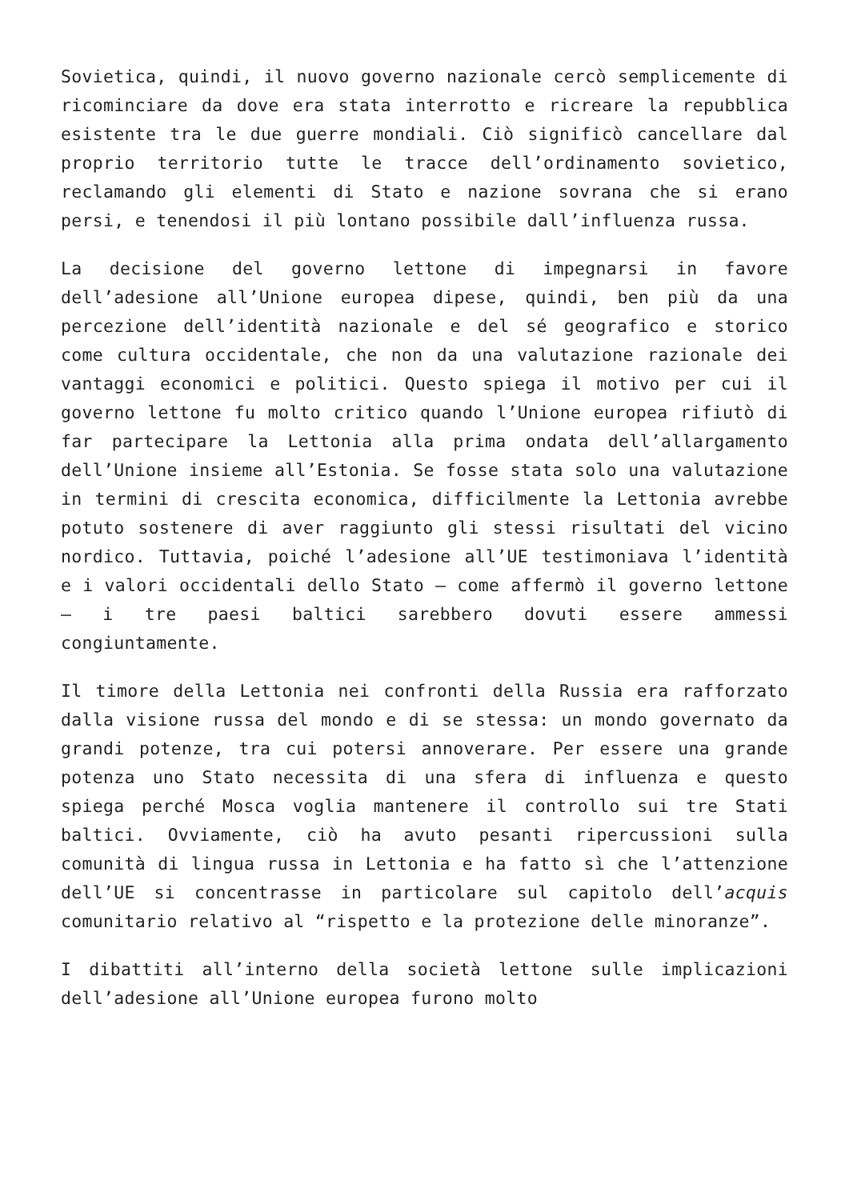Sovietica, quindi, il nuovo governo nazionale cercò semplicemente di ricominciare da dove era stata interrotto e ricreare la repubblica esistente tra le due guerre mondiali. Ciò significò cancellare dal proprio territorio tutte le tracce dell’ordinamento sovietico, reclamando gli elementi di Stato e nazione sovrana che si erano persi, e tenendosi il più lontano possibile dall’influenza russa.
La decisione del governo lettone di impegnarsi in favore dell’adesione all’Unione europea dipese, quindi, ben più da una percezione dell’identità nazionale e del sé geografico e storico come cultura occidentale, che non da una valutazione razionale dei vantaggi economici e politici. Questo spiega il motivo per cui il governo lettone fu molto critico quando l’Unione europea rifiutò di far partecipare la Lettonia alla prima ondata dell’allargamento dell’Unione insieme all’Estonia. Se fosse stata solo una valutazione in termini di crescita economica, difficilmente la Lettonia avrebbe potuto sostenere di aver raggiunto gli stessi risultati del vicino nordico. Tuttavia, poiché l’adesione all’UE testimoniava l’identità e i valori occidentali dello Stato – come affermò il governo lettone – i tre paesi baltici sarebbero dovuti essere ammessi congiuntamente.
Il timore della Lettonia nei confronti della Russia era rafforzato dalla visione russa del mondo e di se stessa: un mondo governato da grandi potenze, tra cui potersi annoverare. Per essere una grande potenza uno Stato necessita di una sfera di influenza e questo spiega perché Mosca voglia mantenere il controllo sui tre Stati baltici. Ovviamente, ciò ha avuto pesanti ripercussioni sulla comunità di lingua russa in Lettonia e ha fatto sì che l’attenzione dell’UE si concentrasse in particolare sul capitolo dell’acquis comunitario relativo al “rispetto e la protezione delle minoranze”.
I dibattiti all’interno della società lettone sulle implicazioni dell’adesione all’Unione europea furono molto